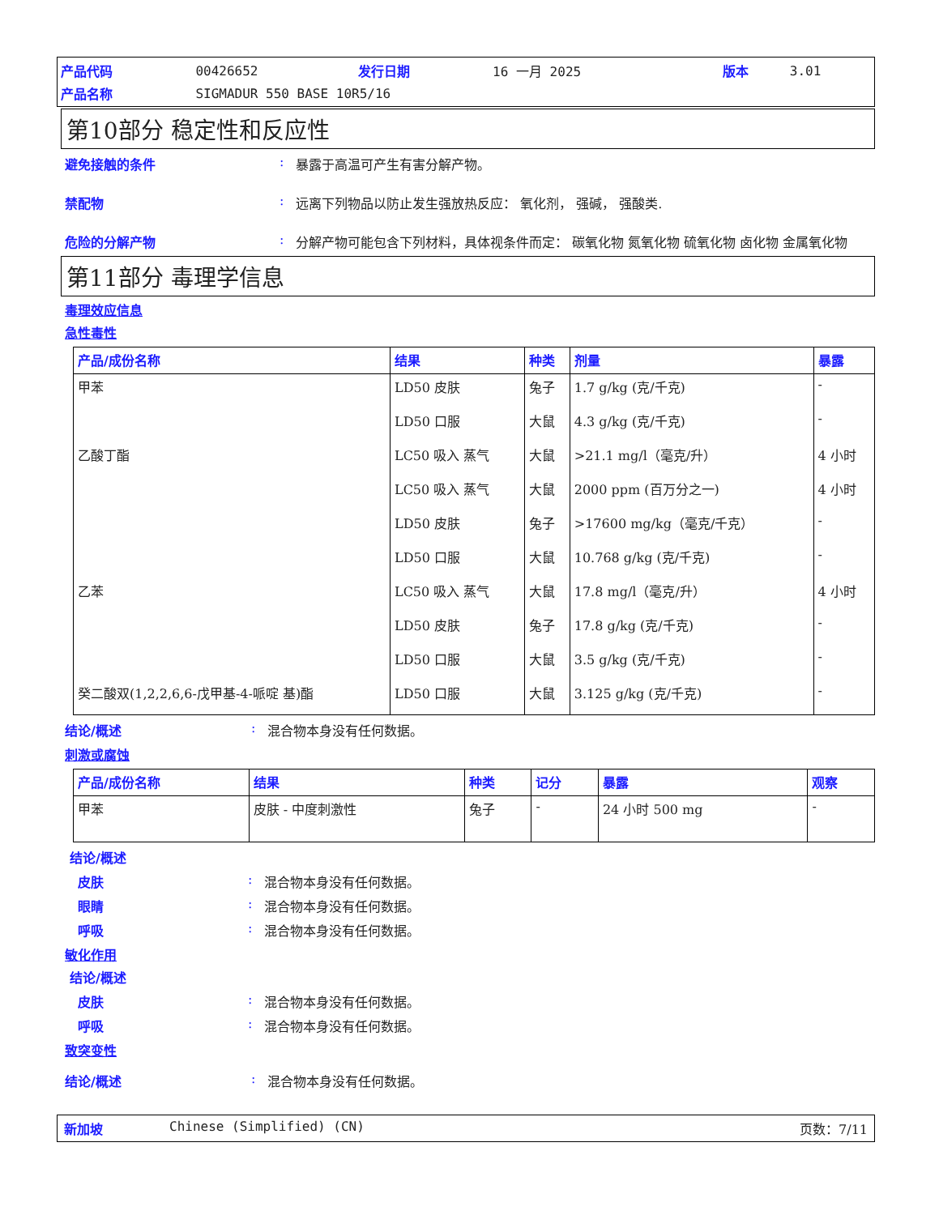| 产品代码 | 00426652 | 发行日期 | 16 一月 2025 | 版本 | 3.01 |
| 产品名称 | SIGMADUR 550 BASE 10R5/16 | | | | |
第10部分 稳定性和反应性
避免接触的条件 : 暴露于高温可产生有害分解产物。
禁配物 : 远离下列物品以防止发生强放热反应： 氧化剂， 强碱， 强酸类.
危险的分解产物 : 分解产物可能包含下列材料，具体视条件而定： 碳氧化物 氮氧化物 硫氧化物 卤化物 金属氧化物
第11部分 毒理学信息
毒理效应信息
急性毒性
| 产品/成份名称 | 结果 | 种类 | 剂量 | 暴露 |
| --- | --- | --- | --- | --- |
| 甲苯 | LD50 皮肤 | 兔子 | 1.7 g/kg (克/千克) | - |
| | LD50 口服 | 大鼠 | 4.3 g/kg (克/千克) | - |
| 乙酸丁酯 | LC50 吸入 蒸气 | 大鼠 | >21.1 mg/l（毫克/升） | 4 小时 |
| | LC50 吸入 蒸气 | 大鼠 | 2000 ppm (百万分之一) | 4 小时 |
| | LD50 皮肤 | 兔子 | >17600 mg/kg（毫克/千克） | - |
| | LD50 口服 | 大鼠 | 10.768 g/kg (克/千克) | - |
| 乙苯 | LC50 吸入 蒸气 | 大鼠 | 17.8 mg/l（毫克/升） | 4 小时 |
| | LD50 皮肤 | 兔子 | 17.8 g/kg (克/千克) | - |
| | LD50 口服 | 大鼠 | 3.5 g/kg (克/千克) | - |
| 癸二酸双(1,2,2,6,6-戊甲基-4-哌啶 基)酯 | LD50 口服 | 大鼠 | 3.125 g/kg (克/千克) | - |
结论/概述 : 混合物本身没有任何数据。
刺激或腐蚀
| 产品/成份名称 | 结果 | 种类 | 记分 | 暴露 | 观察 |
| --- | --- | --- | --- | --- | --- |
| 甲苯 | 皮肤 - 中度刺激性 | 兔子 | - | 24 小时 500 mg | - |
结论/概述
皮肤 : 混合物本身没有任何数据。
眼睛 : 混合物本身没有任何数据。
呼吸 : 混合物本身没有任何数据。
敏化作用
结论/概述
皮肤 : 混合物本身没有任何数据。
呼吸 : 混合物本身没有任何数据。
致突变性
结论/概述 : 混合物本身没有任何数据。
新加坡 Chinese (Simplified) (CN) 页数：7/11